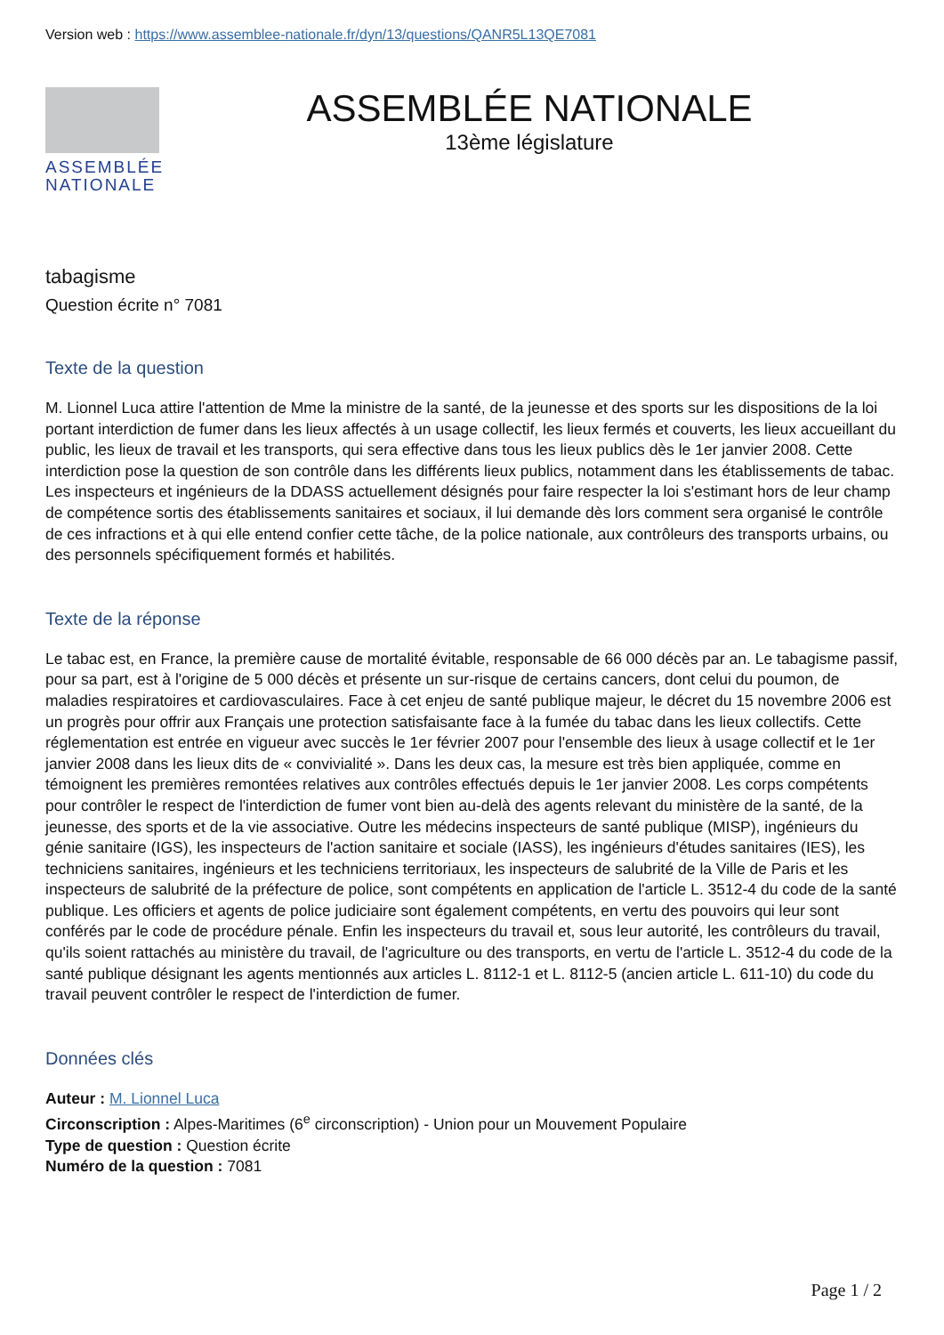Version web : https://www.assemblee-nationale.fr/dyn/13/questions/QANR5L13QE7081
ASSEMBLÉE
NATIONALE
ASSEMBLÉE NATIONALE
13ème législature
tabagisme
Question écrite n° 7081
Texte de la question
M. Lionnel Luca attire l'attention de Mme la ministre de la santé, de la jeunesse et des sports sur les dispositions de la loi portant interdiction de fumer dans les lieux affectés à un usage collectif, les lieux fermés et couverts, les lieux accueillant du public, les lieux de travail et les transports, qui sera effective dans tous les lieux publics dès le 1er janvier 2008. Cette interdiction pose la question de son contrôle dans les différents lieux publics, notamment dans les établissements de tabac. Les inspecteurs et ingénieurs de la DDASS actuellement désignés pour faire respecter la loi s'estimant hors de leur champ de compétence sortis des établissements sanitaires et sociaux, il lui demande dès lors comment sera organisé le contrôle de ces infractions et à qui elle entend confier cette tâche, de la police nationale, aux contrôleurs des transports urbains, ou des personnels spécifiquement formés et habilités.
Texte de la réponse
Le tabac est, en France, la première cause de mortalité évitable, responsable de 66 000 décès par an. Le tabagisme passif, pour sa part, est à l'origine de 5 000 décès et présente un sur-risque de certains cancers, dont celui du poumon, de maladies respiratoires et cardiovasculaires. Face à cet enjeu de santé publique majeur, le décret du 15 novembre 2006 est un progrès pour offrir aux Français une protection satisfaisante face à la fumée du tabac dans les lieux collectifs. Cette réglementation est entrée en vigueur avec succès le 1er février 2007 pour l'ensemble des lieux à usage collectif et le 1er janvier 2008 dans les lieux dits de « convivialité ». Dans les deux cas, la mesure est très bien appliquée, comme en témoignent les premières remontées relatives aux contrôles effectués depuis le 1er janvier 2008. Les corps compétents pour contrôler le respect de l'interdiction de fumer vont bien au-delà des agents relevant du ministère de la santé, de la jeunesse, des sports et de la vie associative. Outre les médecins inspecteurs de santé publique (MISP), ingénieurs du génie sanitaire (IGS), les inspecteurs de l'action sanitaire et sociale (IASS), les ingénieurs d'études sanitaires (IES), les techniciens sanitaires, ingénieurs et les techniciens territoriaux, les inspecteurs de salubrité de la Ville de Paris et les inspecteurs de salubrité de la préfecture de police, sont compétents en application de l'article L. 3512-4 du code de la santé publique. Les officiers et agents de police judiciaire sont également compétents, en vertu des pouvoirs qui leur sont conférés par le code de procédure pénale. Enfin les inspecteurs du travail et, sous leur autorité, les contrôleurs du travail, qu'ils soient rattachés au ministère du travail, de l'agriculture ou des transports, en vertu de l'article L. 3512-4 du code de la santé publique désignant les agents mentionnés aux articles L. 8112-1 et L. 8112-5 (ancien article L. 611-10) du code du travail peuvent contrôler le respect de l'interdiction de fumer.
Données clés
Auteur : M. Lionnel Luca
Circonscription : Alpes-Maritimes (6<sup>e</sup> circonscription) - Union pour un Mouvement Populaire
Type de question : Question écrite
Numéro de la question : 7081
Page 1 / 2